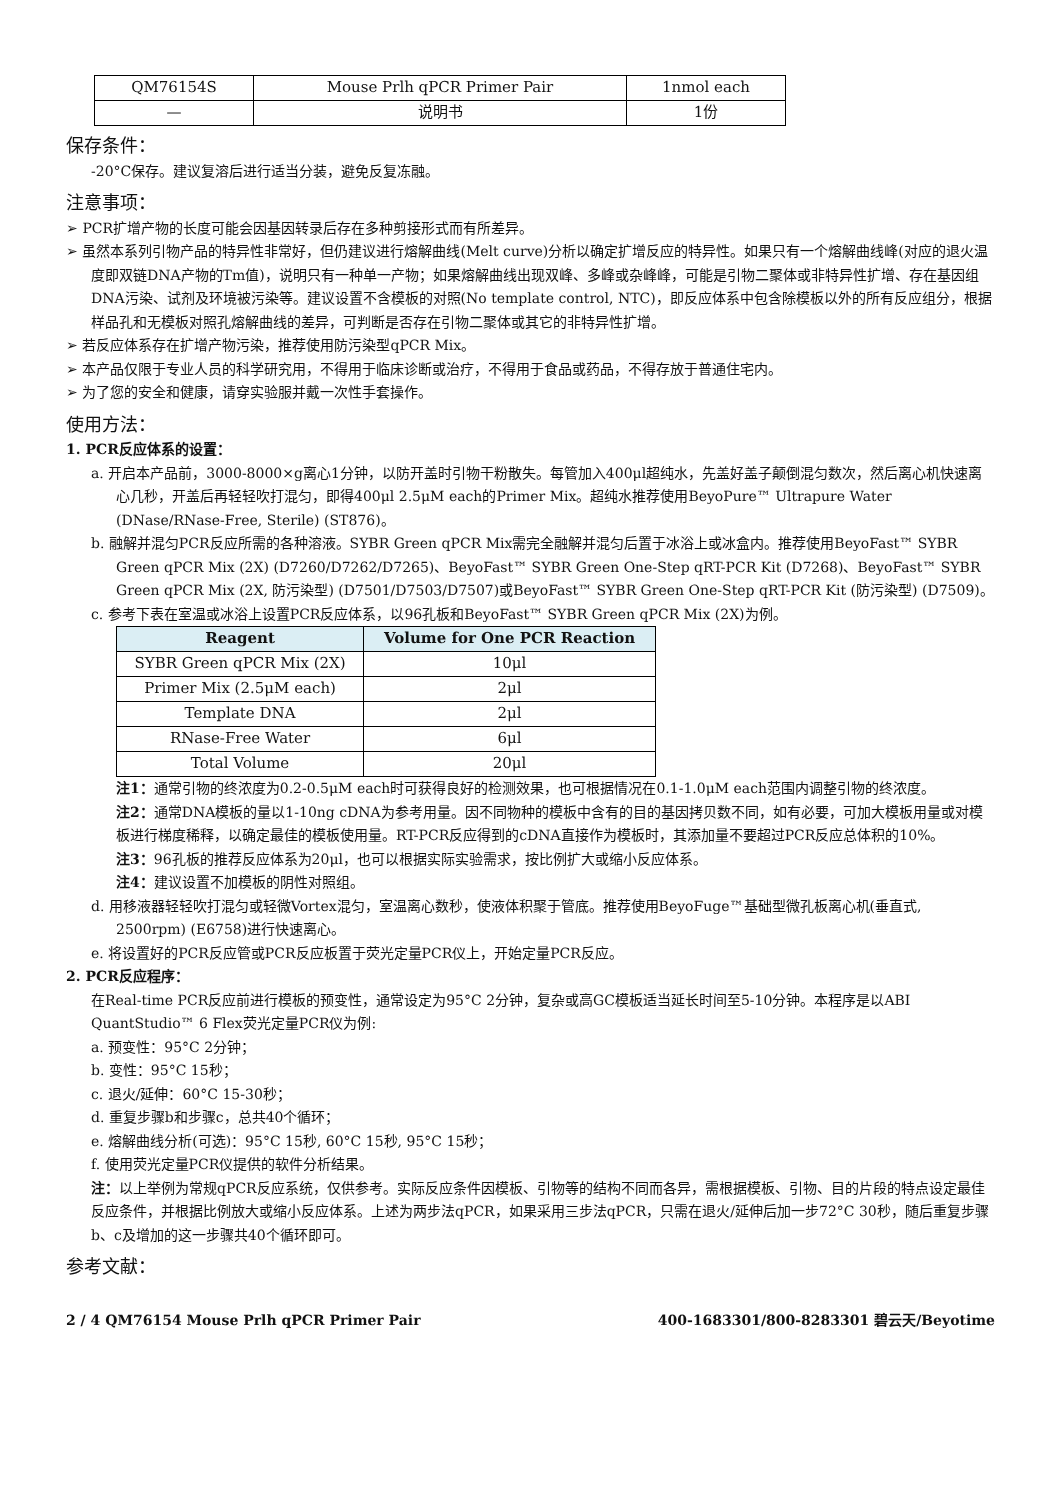| QM76154S | Mouse Prlh qPCR Primer Pair | 1nmol each |
| — | 说明书 | 1份 |
保存条件：
-20°C保存。建议复溶后进行适当分装，避免反复冻融。
注意事项：
➢ PCR扩增产物的长度可能会因基因转录后存在多种剪接形式而有所差异。
➢ 虽然本系列引物产品的特异性非常好，但仍建议进行熔解曲线(Melt curve)分析以确定扩增反应的特异性。如果只有一个熔解曲线峰(对应的退火温度即双链DNA产物的Tm值)，说明只有一种单一产物；如果熔解曲线出现双峰、多峰或杂峰峰，可能是引物二聚体或非特异性扩增、存在基因组DNA污染、试剂及环境被污染等。建议设置不含模板的对照(No template control, NTC)，即反应体系中包含除模板以外的所有反应组分，根据样品孔和无模板对照孔熔解曲线的差异，可判断是否存在引物二聚体或其它的非特异性扩增。
➢ 若反应体系存在扩增产物污染，推荐使用防污染型qPCR Mix。
➢ 本产品仅限于专业人员的科学研究用，不得用于临床诊断或治疗，不得用于食品或药品，不得存放于普通住宅内。
➢ 为了您的安全和健康，请穿实验服并戴一次性手套操作。
使用方法：
1. PCR反应体系的设置：
a. 开启本产品前，3000-8000×g离心1分钟，以防开盖时引物干粉散失。每管加入400μl超纯水，先盖好盖子颠倒混匀数次，然后离心机快速离心几秒，开盖后再轻轻吹打混匀，即得400μl 2.5μM each的Primer Mix。超纯水推荐使用BeyoPure™ Ultrapure Water (DNase/RNase-Free, Sterile) (ST876)。
b. 融解并混匀PCR反应所需的各种溶液。SYBR Green qPCR Mix需完全融解并混匀后置于冰浴上或冰盒内。推荐使用BeyoFast™ SYBR Green qPCR Mix (2X) (D7260/D7262/D7265)、BeyoFast™ SYBR Green One-Step qRT-PCR Kit (D7268)、BeyoFast™ SYBR Green qPCR Mix (2X, 防污染型) (D7501/D7503/D7507)或BeyoFast™ SYBR Green One-Step qRT-PCR Kit (防污染型) (D7509)。
c. 参考下表在室温或冰浴上设置PCR反应体系，以96孔板和BeyoFast™ SYBR Green qPCR Mix (2X)为例。
| Reagent | Volume for One PCR Reaction |
| --- | --- |
| SYBR Green qPCR Mix (2X) | 10μl |
| Primer Mix (2.5μM each) | 2μl |
| Template DNA | 2μl |
| RNase-Free Water | 6μl |
| Total Volume | 20μl |
注1：通常引物的终浓度为0.2-0.5μM each时可获得良好的检测效果，也可根据情况在0.1-1.0μM each范围内调整引物的终浓度。
注2：通常DNA模板的量以1-10ng cDNA为参考用量。因不同物种的模板中含有的目的基因拷贝数不同，如有必要，可加大模板用量或对模板进行梯度稀释，以确定最佳的模板使用量。RT-PCR反应得到的cDNA直接作为模板时，其添加量不要超过PCR反应总体积的10%。
注3：96孔板的推荐反应体系为20μl，也可以根据实际实验需求，按比例扩大或缩小反应体系。
注4：建议设置不加模板的阴性对照组。
d. 用移液器轻轻吹打混匀或轻微Vortex混匀，室温离心数秒，使液体积聚于管底。推荐使用BeyoFuge™基础型微孔板离心机(垂直式, 2500rpm) (E6758)进行快速离心。
e. 将设置好的PCR反应管或PCR反应板置于荧光定量PCR仪上，开始定量PCR反应。
2. PCR反应程序：
在Real-time PCR反应前进行模板的预变性，通常设定为95°C 2分钟，复杂或高GC模板适当延长时间至5-10分钟。本程序是以ABI QuantStudio™ 6 Flex荧光定量PCR仪为例:
a. 预变性：95°C 2分钟；
b. 变性：95°C 15秒；
c. 退火/延伸：60°C 15-30秒；
d. 重复步骤b和步骤c，总共40个循环；
e. 熔解曲线分析(可选)：95°C 15秒, 60°C 15秒, 95°C 15秒；
f. 使用荧光定量PCR仪提供的软件分析结果。
注：以上举例为常规qPCR反应系统，仅供参考。实际反应条件因模板、引物等的结构不同而各异，需根据模板、引物、目的片段的特点设定最佳反应条件，并根据比例放大或缩小反应体系。上述为两步法qPCR，如果采用三步法qPCR，只需在退火/延伸后加一步72°C 30秒，随后重复步骤b、c及增加的这一步骤共40个循环即可。
参考文献：
2 / 4 QM76154 Mouse Prlh qPCR Primer Pair 400-1683301/800-8283301 碧云天/Beyotime